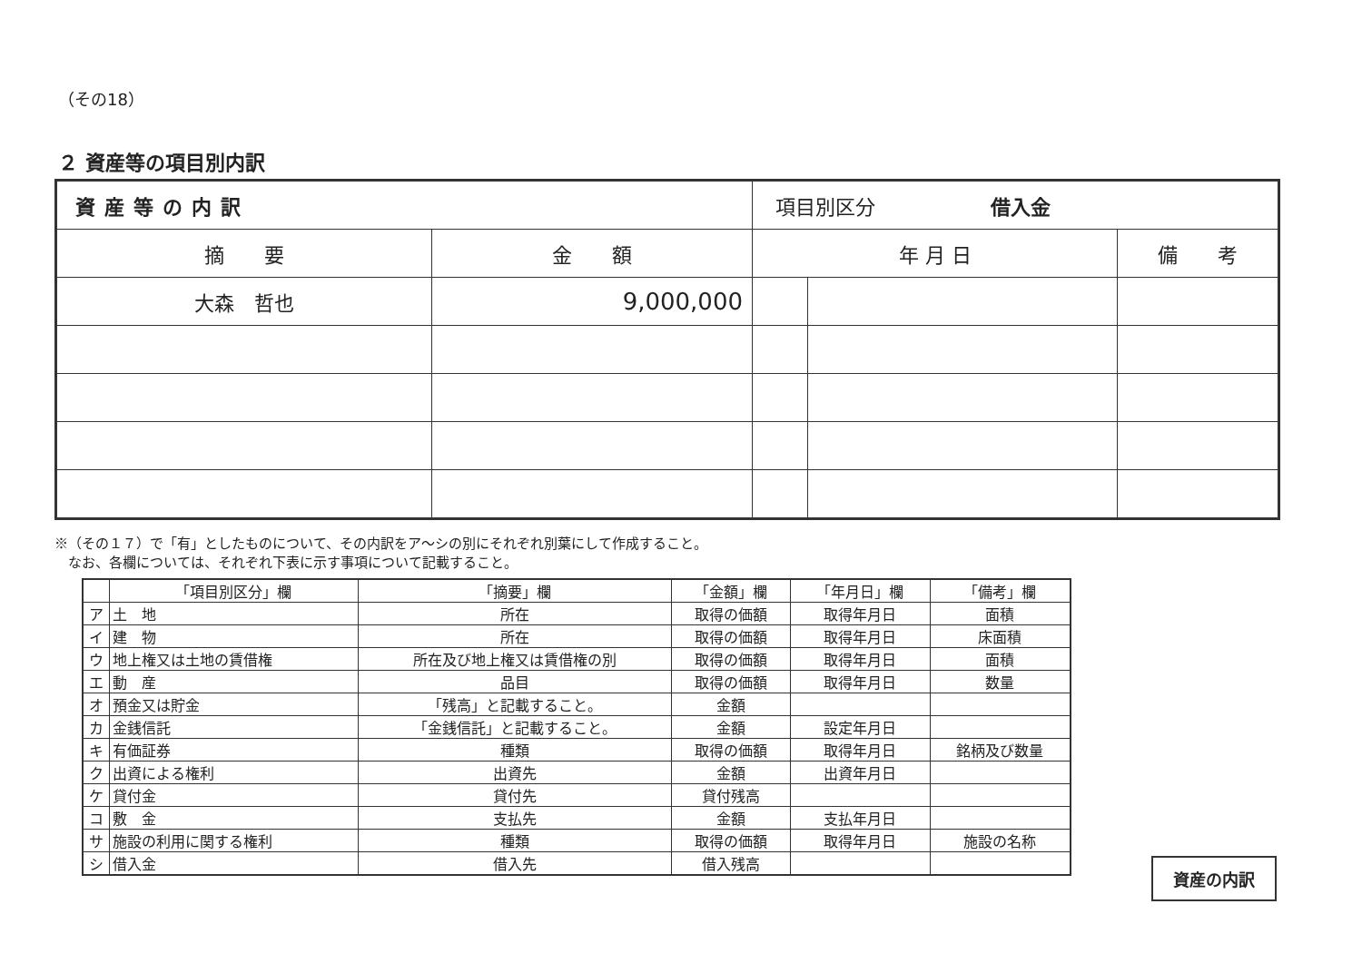（その18）
２ 資産等の項目別内訳
| 資産等の内訳 | | 項目別区分 借入金 | | |
| 摘 要 | 金 額 | 年 月 日 | | 備 考 |
| 大森 哲也 | 9,000,000 | | | |
※（その１７）で「有」としたものについて、その内訳をア～シの別にそれぞれ別葉にして作成すること。
　なお、各欄については、それぞれ下表に示す事項について記載すること。
| | 「項目別区分」欄 | 「摘要」欄 | 「金額」欄 | 「年月日」欄 | 「備考」欄 |
| --- | --- | --- | --- | --- | --- |
| ア | 土 地 | 所在 | 取得の価額 | 取得年月日 | 面積 |
| イ | 建 物 | 所在 | 取得の価額 | 取得年月日 | 床面積 |
| ウ | 地上権又は土地の賃借権 | 所在及び地上権又は賃借権の別 | 取得の価額 | 取得年月日 | 面積 |
| エ | 動 産 | 品目 | 取得の価額 | 取得年月日 | 数量 |
| オ | 預金又は貯金 | 「残高」と記載すること。 | 金額 | | |
| カ | 金銭信託 | 「金銭信託」と記載すること。 | 金額 | 設定年月日 | |
| キ | 有価証券 | 種類 | 取得の価額 | 取得年月日 | 銘柄及び数量 |
| ク | 出資による権利 | 出資先 | 金額 | 出資年月日 | |
| ケ | 貸付金 | 貸付先 | 貸付残高 | | |
| コ | 敷 金 | 支払先 | 金額 | 支払年月日 | |
| サ | 施設の利用に関する権利 | 種類 | 取得の価額 | 取得年月日 | 施設の名称 |
| シ | 借入金 | 借入先 | 借入残高 | | |
資産の内訳